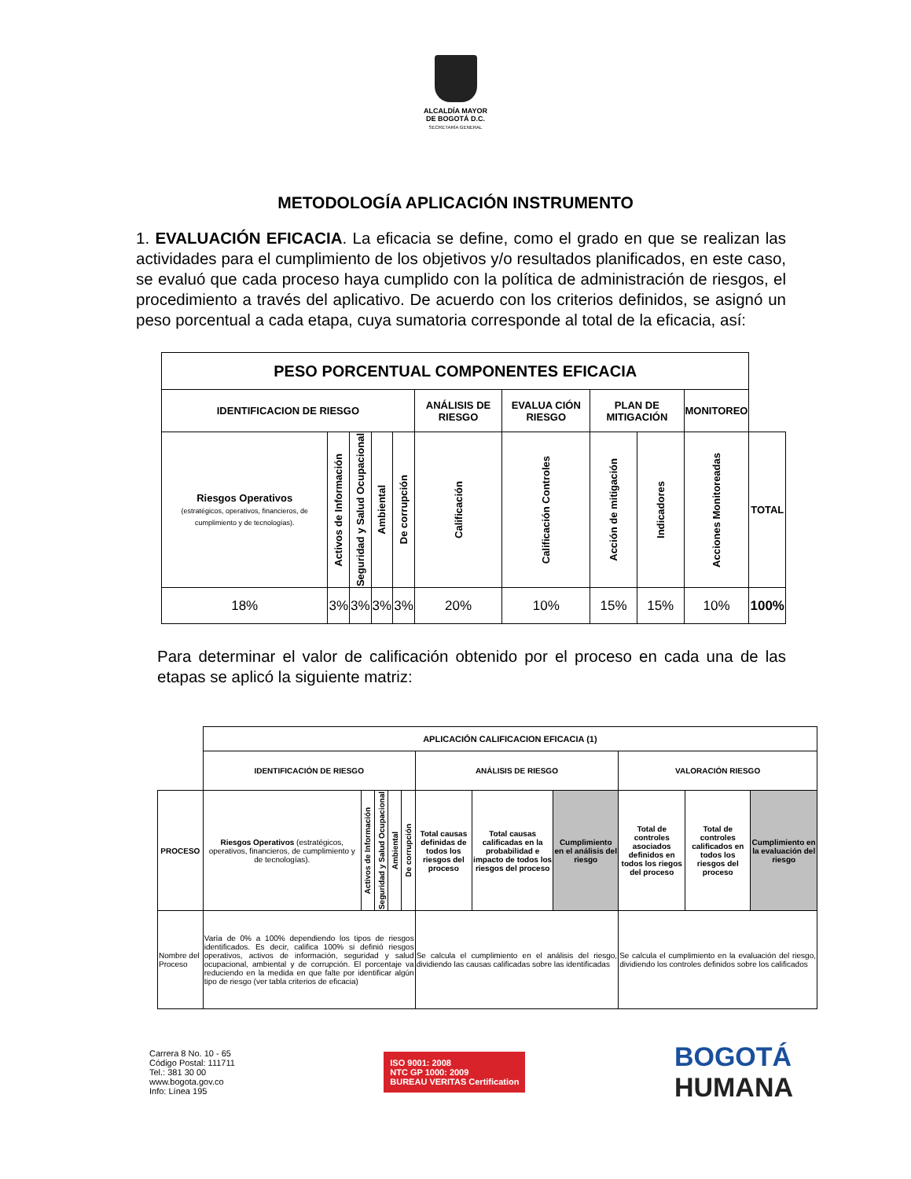ALCALDÍA MAYOR
DE BOGOTÁ D.C.
SECRETARÍA GENERAL
METODOLOGÍA APLICACIÓN INSTRUMENTO
1. EVALUACIÓN EFICACIA. La eficacia se define, como el grado en que se realizan las actividades para el cumplimiento de los objetivos y/o resultados planificados, en este caso, se evaluó que cada proceso haya cumplido con la política de administración de riesgos, el procedimiento a través del aplicativo. De acuerdo con los criterios definidos, se asignó un peso porcentual a cada etapa, cuya sumatoria corresponde al total de la eficacia, así:
| PESO PORCENTUAL COMPONENTES EFICACIA | | | | | | | | | | |
| IDENTIFICACION DE RIESGO | | | | | ANÁLISIS DE RIESGO | EVALUA CIÓN RIESGO | PLAN DE MITIGACIÓN | | MONITOREO | |
| Riesgos Operativos (estratégicos, operativos, financieros, de cumplimiento y de tecnologías). | Activos de Información | Seguridad y Salud Ocupacional | Ambiental | De corrupción | Calificación | Calificación Controles | Acción de mitigación | Indicadores | Acciones Monitoreadas | TOTAL |
| 18% | 3% | 3% | 3% | 3% | 20% | 10% | 15% | 15% | 10% | 100% |
Para determinar el valor de calificación obtenido por el proceso en cada una de las etapas se aplicó la siguiente matriz:
| | APLICACIÓN CALIFICACION EFICACIA (1) | | | | | | | | | | |
| | IDENTIFICACIÓN DE RIESGO | | | | | ANÁLISIS DE RIESGO | | | VALORACIÓN RIESGO | | |
| PROCESO | Riesgos Operativos (estratégicos, operativos, financieros, de cumplimiento y de tecnologías). | Activos de Información | Seguridad y Salud Ocupacional | Ambiental | De corrupción | Total causas definidas de todos los riesgos del proceso | Total causas calificadas en la probabilidad e impacto de todos los riesgos del proceso | Cumplimiento en el análisis del riesgo | Total de controles asociados definidos en todos los riegos del proceso | Total de controles calificados en todos los riesgos del proceso | Cumplimiento en la evaluación del riesgo |
| Nombre del Proceso | Varía de 0% a 100% dependiendo los tipos de riesgos identificados. Es decir, califica 100% si definió riesgos operativos, activos de información, seguridad y salud ocupacional, ambiental y de corrupción. El porcentaje va reduciendo en la medida en que falte por identificar algún tipo de riesgo (ver tabla criterios de eficacia) | | | | | Se calcula el cumplimiento en el análisis del riesgo, dividiendo las causas calificadas sobre las identificadas | | | Se calcula el cumplimiento en la evaluación del riesgo, dividiendo los controles definidos sobre los calificados | | |
Carrera 8 No. 10 - 65
Código Postal: 111711
Tel.: 381 30 00
www.bogota.gov.co
Info: Línea 195
ISO 9001: 2008
NTC GP 1000: 2009
BUREAU VERITAS Certification
BOGOTÁ
HUMANA